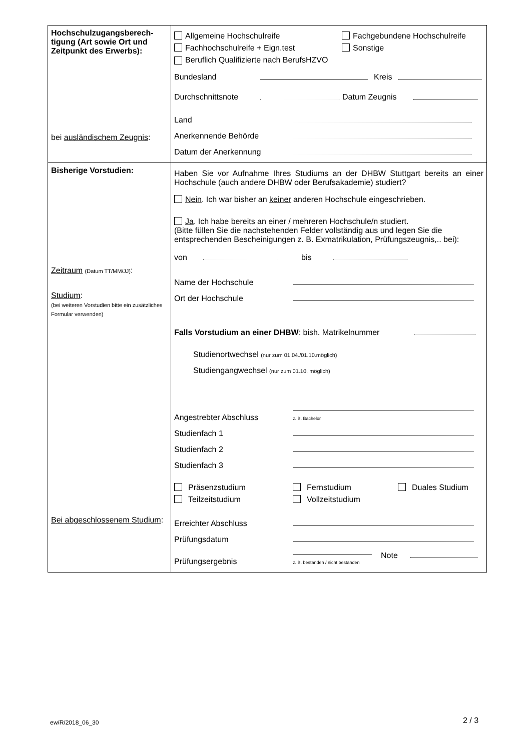| Hochschulzugangsberech- tigung (Art sowie Ort und Zeitpunkt des Erwerbs): bei ausländischem Zeugnis : | Allgemeine Hochschulreife Fachgebundene Hochschulreife Fachhochschulreife + Eign.test Sonstige Beruflich Qualifizierte nach BerufsHZVO Bundesland Kreis Durchschnittsnote Datum Zeugnis Land Anerkennende Behörde Datum der Anerkennung |
| Bisherige Vorstudien: Zeitraum (Datum TT/MM/JJ) : Studium : (bei weiteren Vorstudien bitte ein zusätzliches Formular verwenden) Bei abgeschlossenem Studium : | Haben Sie vor Aufnahme Ihres Studiums an der DHBW Stuttgart bereits an einer Hochschule (auch andere DHBW oder Berufsakademie) studiert? Nein . Ich war bisher an keiner anderen Hochschule eingeschrieben. Ja . Ich habe bereits an einer / mehreren Hochschule/n studiert. (Bitte füllen Sie die nachstehenden Felder vollständig aus und legen Sie die entsprechenden Bescheinigungen z. B. Exmatrikulation, Prüfungszeugnis,.. bei): von bis Name der Hochschule Ort der Hochschule Falls Vorstudium an einer DHBW : bish. Matrikelnummer Studienortwechsel (nur zum 01.04./01.10.möglich) Studiengangwechsel (nur zum 01.10. möglich) Angestrebter Abschluss z. B. Bachelor Studienfach 1 Studienfach 2 Studienfach 3 Präsenzstudium Fernstudium Duales Studium Teilzeitstudium Vollzeitstudium Erreichter Abschluss Prüfungsdatum Prüfungsergebnis z. B. bestanden / nicht bestanden Note |
ew/R/2018_06_30 2 / 3